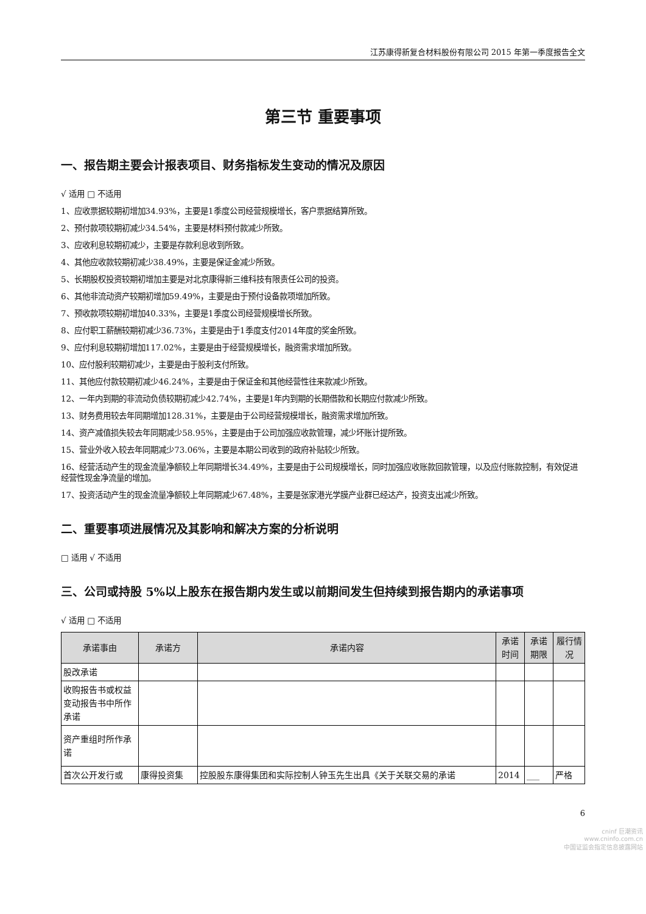江苏康得新复合材料股份有限公司 2015 年第一季度报告全文
第三节 重要事项
一、报告期主要会计报表项目、财务指标发生变动的情况及原因
√ 适用 □ 不适用
1、应收票据较期初增加34.93%，主要是1季度公司经营规模增长，客户票据结算所致。
2、预付款项较期初减少34.54%，主要是材料预付款减少所致。
3、应收利息较期初减少，主要是存款利息收到所致。
4、其他应收款较期初减少38.49%，主要是保证金减少所致。
5、长期股权投资较期初增加主要是对北京康得新三维科技有限责任公司的投资。
6、其他非流动资产较期初增加59.49%，主要是由于预付设备款项增加所致。
7、预收款项较期初增加40.33%，主要是1季度公司经营规模增长所致。
8、应付职工薪酬较期初减少36.73%，主要是由于1季度支付2014年度的奖金所致。
9、应付利息较期初增加117.02%，主要是由于经营规模增长，融资需求增加所致。
10、应付股利较期初减少，主要是由于股利支付所致。
11、其他应付款较期初减少46.24%，主要是由于保证金和其他经营性往来款减少所致。
12、一年内到期的非流动负债较期初减少42.74%，主要是1年内到期的长期借款和长期应付款减少所致。
13、财务费用较去年同期增加128.31%，主要是由于公司经营规模增长，融资需求增加所致。
14、资产减值损失较去年同期减少58.95%，主要是由于公司加强应收款管理，减少坏账计提所致。
15、营业外收入较去年同期减少73.06%，主要是本期公司收到的政府补贴较少所致。
16、经营活动产生的现金流量净额较上年同期增长34.49%，主要是由于公司规模增长，同时加强应收账款回款管理，以及应付账款控制，有效促进经营性现金净流量的增加。
17、投资活动产生的现金流量净额较上年同期减少67.48%，主要是张家港光学膜产业群已经达产，投资支出减少所致。
二、重要事项进展情况及其影响和解决方案的分析说明
□ 适用 √ 不适用
三、公司或持股 5%以上股东在报告期内发生或以前期间发生但持续到报告期内的承诺事项
√ 适用 □ 不适用
| 承诺事由 | 承诺方 | 承诺内容 | 承诺时间 | 承诺期限 | 履行情况 |
| --- | --- | --- | --- | --- | --- |
| 股改承诺 | | | | | |
| 收购报告书或权益变动报告书中所作承诺 | | | | | |
| 资产重组时所作承诺 | | | | | |
| 首次公开发行或 | 康得投资集 | 控股股东康得集团和实际控制人钟玉先生出具《关于关联交易的承诺 | 2014 | ___ | 严格 |
6
cninf 巨潮资讯
www.cninfo.com.cn
中国证监会指定信息披露网站